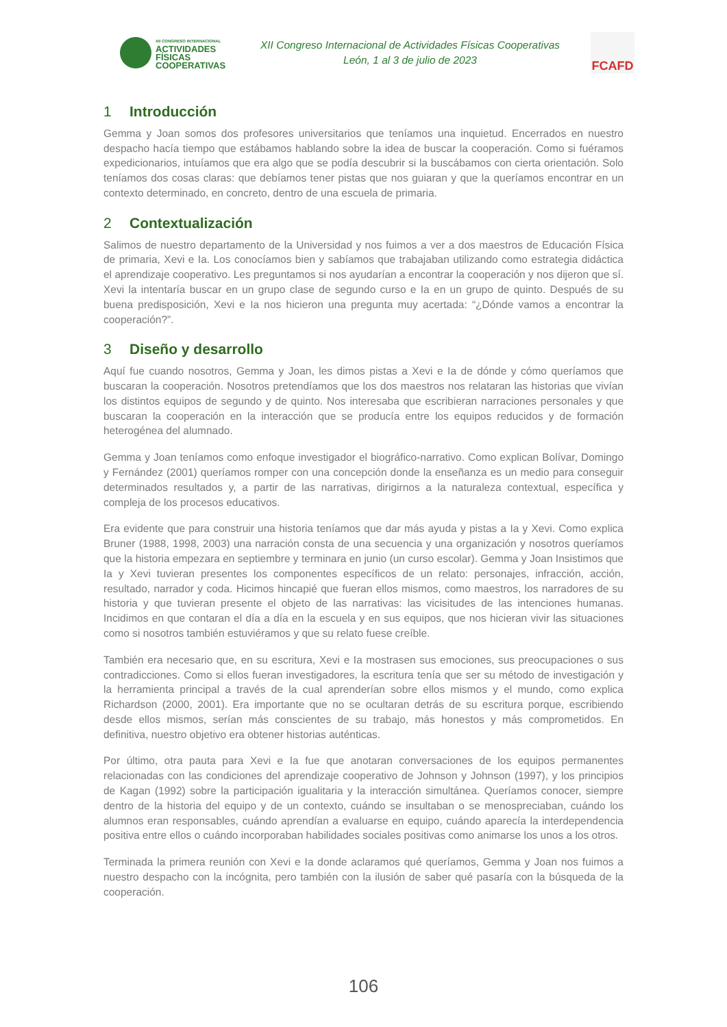XII CONGRESO INTERNACIONAL
ACTIVIDADES
FÍSICAS
COOPERATIVAS
XII Congreso Internacional de Actividades Físicas Cooperativas
León, 1 al 3 de julio de 2023
FCAFD
1 Introducción
Gemma y Joan somos dos profesores universitarios que teníamos una inquietud. Encerrados en nuestro despacho hacía tiempo que estábamos hablando sobre la idea de buscar la cooperación. Como si fuéramos expedicionarios, intuíamos que era algo que se podía descubrir si la buscábamos con cierta orientación. Solo teníamos dos cosas claras: que debíamos tener pistas que nos guiaran y que la queríamos encontrar en un contexto determinado, en concreto, dentro de una escuela de primaria.
2 Contextualización
Salimos de nuestro departamento de la Universidad y nos fuimos a ver a dos maestros de Educación Física de primaria, Xevi e Ia. Los conocíamos bien y sabíamos que trabajaban utilizando como estrategia didáctica el aprendizaje cooperativo. Les preguntamos si nos ayudarían a encontrar la cooperación y nos dijeron que sí. Xevi la intentaría buscar en un grupo clase de segundo curso e Ia en un grupo de quinto. Después de su buena predisposición, Xevi e Ia nos hicieron una pregunta muy acertada: “¿Dónde vamos a encontrar la cooperación?”.
3 Diseño y desarrollo
Aquí fue cuando nosotros, Gemma y Joan, les dimos pistas a Xevi e Ia de dónde y cómo queríamos que buscaran la cooperación. Nosotros pretendíamos que los dos maestros nos relataran las historias que vivían los distintos equipos de segundo y de quinto. Nos interesaba que escribieran narraciones personales y que buscaran la cooperación en la interacción que se producía entre los equipos reducidos y de formación heterogénea del alumnado.
Gemma y Joan teníamos como enfoque investigador el biográfico-narrativo. Como explican Bolívar, Domingo y Fernández (2001) queríamos romper con una concepción donde la enseñanza es un medio para conseguir determinados resultados y, a partir de las narrativas, dirigirnos a la naturaleza contextual, específica y compleja de los procesos educativos.
Era evidente que para construir una historia teníamos que dar más ayuda y pistas a Ia y Xevi. Como explica Bruner (1988, 1998, 2003) una narración consta de una secuencia y una organización y nosotros queríamos que la historia empezara en septiembre y terminara en junio (un curso escolar). Gemma y Joan Insistimos que Ia y Xevi tuvieran presentes los componentes específicos de un relato: personajes, infracción, acción, resultado, narrador y coda. Hicimos hincapié que fueran ellos mismos, como maestros, los narradores de su historia y que tuvieran presente el objeto de las narrativas: las vicisitudes de las intenciones humanas. Incidimos en que contaran el día a día en la escuela y en sus equipos, que nos hicieran vivir las situaciones como si nosotros también estuviéramos y que su relato fuese creíble.
También era necesario que, en su escritura, Xevi e Ia mostrasen sus emociones, sus preocupaciones o sus contradicciones. Como si ellos fueran investigadores, la escritura tenía que ser su método de investigación y la herramienta principal a través de la cual aprenderían sobre ellos mismos y el mundo, como explica Richardson (2000, 2001). Era importante que no se ocultaran detrás de su escritura porque, escribiendo desde ellos mismos, serían más conscientes de su trabajo, más honestos y más comprometidos. En definitiva, nuestro objetivo era obtener historias auténticas.
Por último, otra pauta para Xevi e Ia fue que anotaran conversaciones de los equipos permanentes relacionadas con las condiciones del aprendizaje cooperativo de Johnson y Johnson (1997), y los principios de Kagan (1992) sobre la participación igualitaria y la interacción simultánea. Queríamos conocer, siempre dentro de la historia del equipo y de un contexto, cuándo se insultaban o se menospreciaban, cuándo los alumnos eran responsables, cuándo aprendían a evaluarse en equipo, cuándo aparecía la interdependencia positiva entre ellos o cuándo incorporaban habilidades sociales positivas como animarse los unos a los otros.
Terminada la primera reunión con Xevi e Ia donde aclaramos qué queríamos, Gemma y Joan nos fuimos a nuestro despacho con la incógnita, pero también con la ilusión de saber qué pasaría con la búsqueda de la cooperación.
106